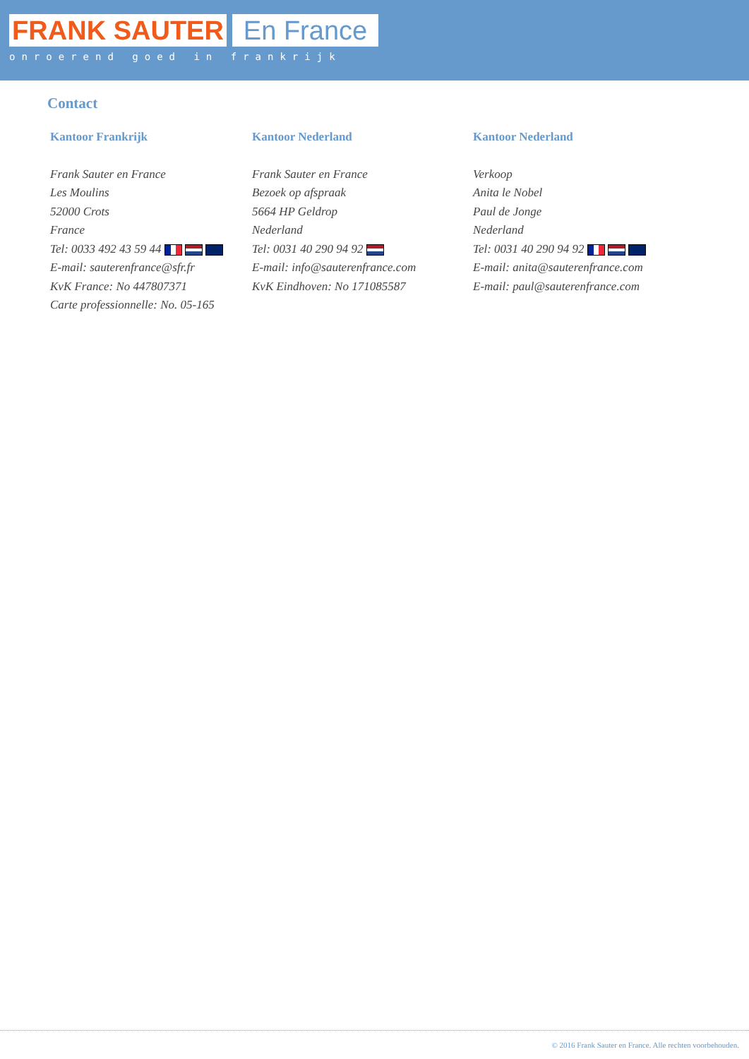FRANK SAUTER En France
onroerend goed in frankrijk
Contact
Kantoor Frankrijk
Frank Sauter en France
Les Moulins
52000 Crots
France
Tel: 0033 492 43 59 44
E-mail: sauterenfrance@sfr.fr
KvK France: No 447807371
Carte professionnelle: No. 05-165
Kantoor Nederland
Frank Sauter en France
Bezoek op afspraak
5664 HP Geldrop
Nederland
Tel: 0031 40 290 94 92
E-mail: info@sauterenfrance.com
KvK Eindhoven: No 171085587
Kantoor Nederland
Verkoop
Anita le Nobel
Paul de Jonge
Nederland
Tel: 0031 40 290 94 92
E-mail: anita@sauterenfrance.com
E-mail: paul@sauterenfrance.com
© 2016 Frank Sauter en France. Alle rechten voorbehouden.